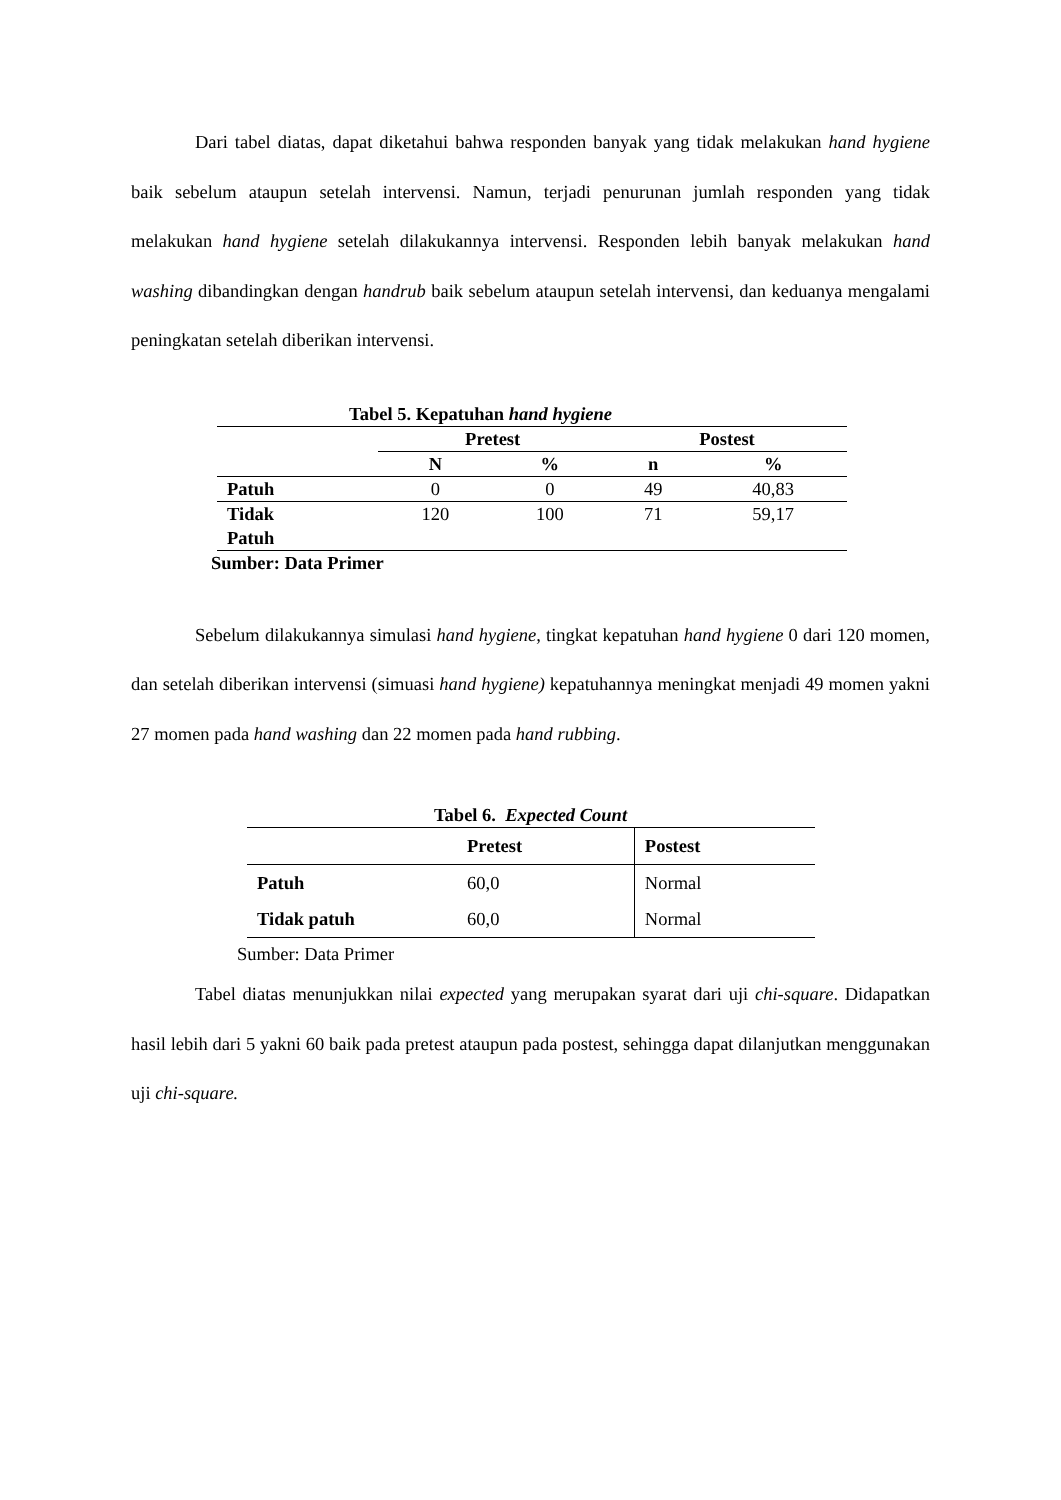Dari tabel diatas, dapat diketahui bahwa responden banyak yang tidak melakukan hand hygiene baik sebelum ataupun setelah intervensi. Namun, terjadi penurunan jumlah responden yang tidak melakukan hand hygiene setelah dilakukannya intervensi. Responden lebih banyak melakukan hand washing dibandingkan dengan handrub baik sebelum ataupun setelah intervensi, dan keduanya mengalami peningkatan setelah diberikan intervensi.
Tabel 5. Kepatuhan hand hygiene
| | Pretest | | Postest | |
| --- | --- | --- | --- | --- |
| | N | % | n | % |
| Patuh | 0 | 0 | 49 | 40,83 |
| Tidak Patuh | 120 | 100 | 71 | 59,17 |
Sumber: Data Primer
Sebelum dilakukannya simulasi hand hygiene, tingkat kepatuhan hand hygiene 0 dari 120 momen, dan setelah diberikan intervensi (simuasi hand hygiene) kepatuhannya meningkat menjadi 49 momen yakni 27 momen pada hand washing dan 22 momen pada hand rubbing.
Tabel 6. Expected Count
| | Pretest | Postest |
| --- | --- | --- |
| Patuh | 60,0 | Normal |
| Tidak patuh | 60,0 | Normal |
Sumber: Data Primer
Tabel diatas menunjukkan nilai expected yang merupakan syarat dari uji chi-square. Didapatkan hasil lebih dari 5 yakni 60 baik pada pretest ataupun pada postest, sehingga dapat dilanjutkan menggunakan uji chi-square.